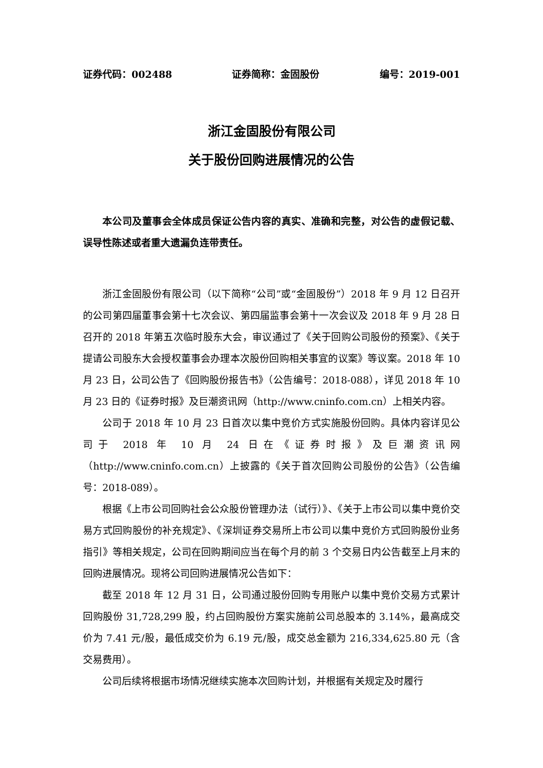证券代码：002488 证券简称：金固股份 编号：2019-001
浙江金固股份有限公司
关于股份回购进展情况的公告
本公司及董事会全体成员保证公告内容的真实、准确和完整，对公告的虚假记载、误导性陈述或者重大遗漏负连带责任。
浙江金固股份有限公司（以下简称“公司”或“金固股份”）2018 年 9 月 12 日召开的公司第四届董事会第十七次会议、第四届监事会第十一次会议及 2018 年 9 月 28 日召开的 2018 年第五次临时股东大会，审议通过了《关于回购公司股份的预案》、《关于提请公司股东大会授权董事会办理本次股份回购相关事宜的议案》等议案。2018 年 10 月 23 日，公司公告了《回购股份报告书》（公告编号：2018-088），详见 2018 年 10 月 23 日的《证券时报》及巨潮资讯网（http://www.cninfo.com.cn）上相关内容。
公司于 2018 年 10 月 23 日首次以集中竞价方式实施股份回购。具体内容详见公司于 2018 年 10 月 24 日在《证券时报》及巨潮资讯网（http://www.cninfo.com.cn）上披露的《关于首次回购公司股份的公告》（公告编号：2018-089）。
根据《上市公司回购社会公众股份管理办法（试行）》、《关于上市公司以集中竞价交易方式回购股份的补充规定》、《深圳证券交易所上市公司以集中竞价方式回购股份业务指引》等相关规定，公司在回购期间应当在每个月的前 3 个交易日内公告截至上月末的回购进展情况。现将公司回购进展情况公告如下：
截至 2018 年 12 月 31 日，公司通过股份回购专用账户以集中竞价交易方式累计回购股份 31,728,299 股，约占回购股份方案实施前公司总股本的 3.14%，最高成交价为 7.41 元/股，最低成交价为 6.19 元/股，成交总金额为 216,334,625.80 元（含交易费用）。
公司后续将根据市场情况继续实施本次回购计划，并根据有关规定及时履行